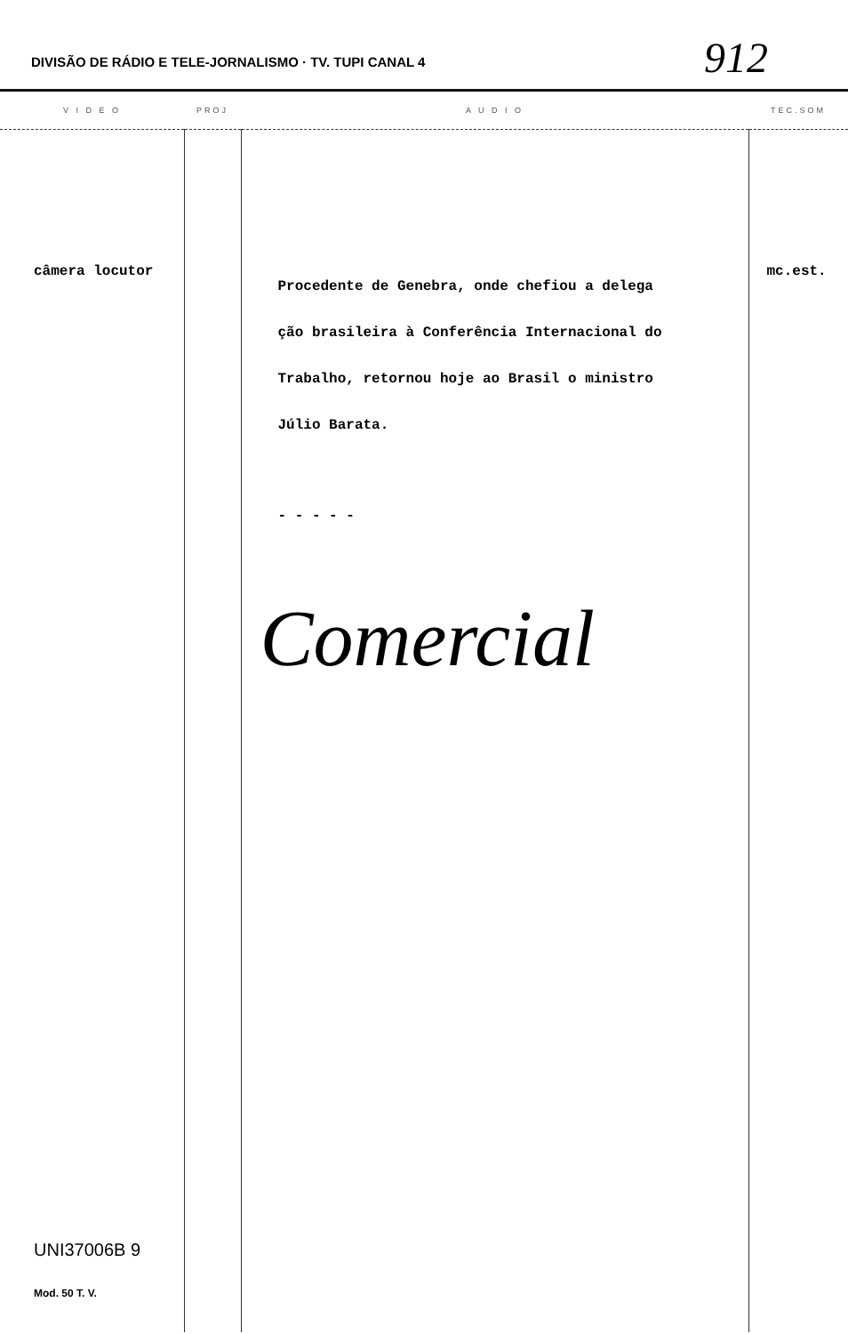DIVISÃO DE RÁDIO E TELE-JORNALISMO · TV. TUPI CANAL 4 912
| V I D E O | PROJ | A U D I O | TEC.SOM |
| --- | --- | --- | --- |
| câmera locutor UNI37006B 9 Mod. 50 T. V. | | Procedente de Genebra, onde chefiou a delega ção brasileira à Conferência Internacional do Trabalho, retornou hoje ao Brasil o ministro Júlio Barata. - - - - - Comercial | mc.est. |